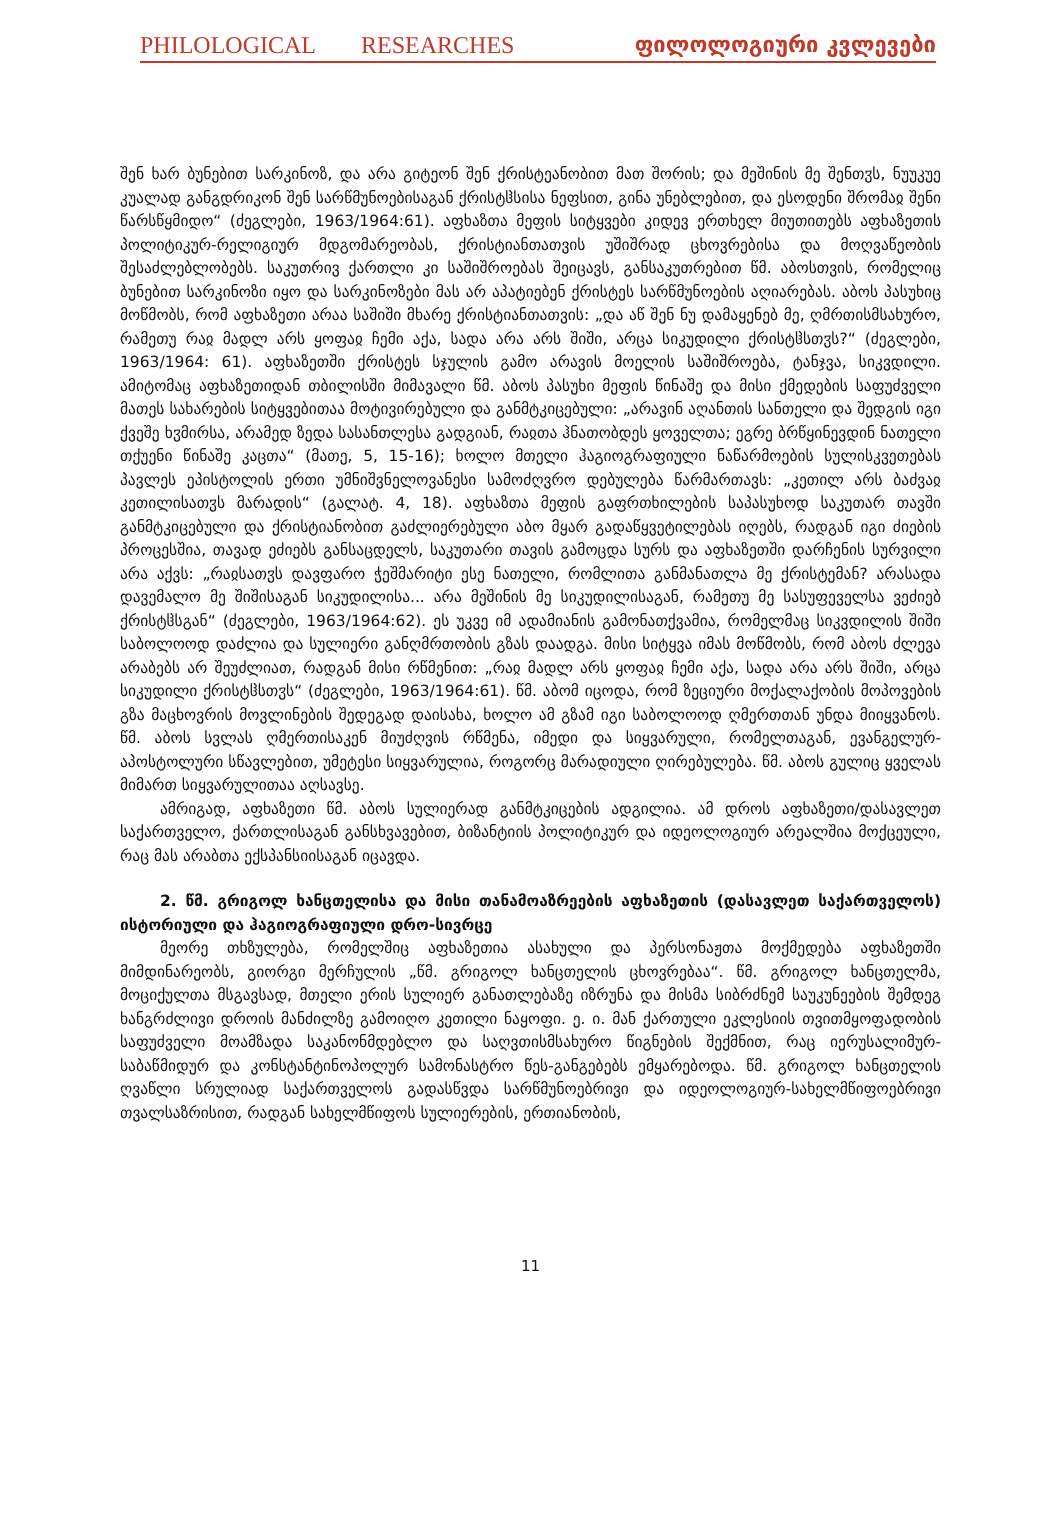PHILOLOGICAL RESEARCHES ფილოლოგიური კვლევები
შენ ხარ ბუნებით სარკინოზ, და არა გიტეონ შენ ქრისტეანობით მათ შორის; და მეშინის მე შენთჳს, ნუუკუე კუალად განგდრიკონ შენ სარწმუნოებისაგან ქრისტჱსისა ნეფსით, გინა უნებლებით, და ესოდენი შრომაჲ შენი წარსწყმიდო“ (ძეგლები, 1963/1964:61). აფხაზთა მეფის სიტყვები კიდევ ერთხელ მიუთითებს აფხაზეთის პოლიტიკურ-რელიგიურ მდგომარეობას, ქრისტიანთათვის უშიშრად ცხოვრებისა და მოღვაწეობის შესაძლებლობებს. საკუთრივ ქართლი კი საშიშროებას შეიცავს, განსაკუთრებით წმ. აბოსთვის, რომელიც ბუნებით სარკინოზი იყო და სარკინოზები მას არ აპატიებენ ქრისტეს სარწმუნოების აღიარებას. აბოს პასუხიც მოწმობს, რომ აფხაზეთი არაა საშიში მხარე ქრისტიანთათვის: „და აწ შენ ნუ დამაყენებ მე, ღმრთისმსახურო, რამეთუ რაჲ მადლ არს ყოფაჲ ჩემი აქა, სადა არა არს შიში, არცა სიკუდილი ქრისტჱსთჳს?“ (ძეგლები, 1963/1964: 61). აფხაზეთში ქრისტეს სჯულის გამო არავის მოელის საშიშროება, ტანჯვა, სიკვდილი. ამიტომაც აფხაზეთიდან თბილისში მიმავალი წმ. აბოს პასუხი მეფის წინაშე და მისი ქმედების საფუძველი მათეს სახარების სიტყვებითაა მოტივირებული და განმტკიცებული: „არავინ აღანთის სანთელი და შედგის იგი ქვეშე ხჳმირსა, არამედ ზედა სასანთლესა გადგიან, რაჲთა ჰნათობდეს ყოველთა; ეგრე ბრწყინევდინ ნათელი თქუენი წინაშე კაცთა“ (მათე, 5, 15-16); ხოლო მთელი ჰაგიოგრაფიული ნაწარმოების სულისკვეთებას პავლეს ეპისტოლის ერთი უმნიშვნელოვანესი სამოძღვრო დებულება წარმართავს: „კეთილ არს ბაძვაჲ კეთილისათჳს მარადის“ (გალატ. 4, 18). აფხაზთა მეფის გაფრთხილების საპასუხოდ საკუთარ თავში განმტკიცებული და ქრისტიანობით გაძლიერებული აბო მყარ გადაწყვეტილებას იღებს, რადგან იგი ძიების პროცესშია, თავად ეძიებს განსაცდელს, საკუთარი თავის გამოცდა სურს და აფხაზეთში დარჩენის სურვილი არა აქვს: „რაჲსათჳს დავფარო ჭეშმარიტი ესე ნათელი, რომლითა განმანათლა მე ქრისტემან? არასადა დავემალო მე შიშისაგან სიკუდილისა... არა მეშინის მე სიკუდილისაგან, რამეთუ მე სასუფეველსა ვეძიებ ქრისტჱსგან“ (ძეგლები, 1963/1964:62). ეს უკვე იმ ადამიანის გამონათქვამია, რომელმაც სიკვდილის შიში საბოლოოდ დაძლია და სულიერი განღმრთობის გზას დაადგა. მისი სიტყვა იმას მოწმობს, რომ აბოს ძლევა არაბებს არ შეუძლიათ, რადგან მისი რწმენით: „რაჲ მადლ არს ყოფაჲ ჩემი აქა, სადა არა არს შიში, არცა სიკუდილი ქრისტჱსთჳს“ (ძეგლები, 1963/1964:61). წმ. აბომ იცოდა, რომ ზეციური მოქალაქობის მოპოვების გზა მაცხოვრის მოვლინების შედეგად დაისახა, ხოლო ამ გზამ იგი საბოლოოდ ღმერთთან უნდა მიიყვანოს. წმ. აბოს სვლას ღმერთისაკენ მიუძღვის რწმენა, იმედი და სიყვარული, რომელთაგან, ევანგელურ-აპოსტოლური სწავლებით, უმეტესი სიყვარულია, როგორც მარადიული ღირებულება. წმ. აბოს გულიც ყველას მიმართ სიყვარულითაა აღსავსე.
ამრიგად, აფხაზეთი წმ. აბოს სულიერად განმტკიცების ადგილია. ამ დროს აფხაზეთი/დასავლეთ საქართველო, ქართლისაგან განსხვავებით, ბიზანტიის პოლიტიკურ და იდეოლოგიურ არეალშია მოქცეული, რაც მას არაბთა ექსპანსიისაგან იცავდა.
2. წმ. გრიგოლ ხანცთელისა და მისი თანამოაზრეების აფხაზეთის (დასავლეთ საქართველოს) ისტორიული და ჰაგიოგრაფიული დრო-სივრცე
მეორე თხზულება, რომელშიც აფხაზეთია ასახული და პერსონაჟთა მოქმედება აფხაზეთში მიმდინარეობს, გიორგი მერჩულის „წმ. გრიგოლ ხანცთელის ცხოვრებაა“. წმ. გრიგოლ ხანცთელმა, მოციქულთა მსგავსად, მთელი ერის სულიერ განათლებაზე იზრუნა და მისმა სიბრძნემ საუკუნეების შემდეგ ხანგრძლივი დროის მანძილზე გამოიღო კეთილი ნაყოფი. ე. ი. მან ქართული ეკლესიის თვითმყოფადობის საფუძველი მოამზადა საკანონმდებლო და საღვთისმსახურო წიგნების შექმნით, რაც იერუსალიმურ-საბაწმიდურ და კონსტანტინოპოლურ სამონასტრო წეს-განგებებს ემყარებოდა. წმ. გრიგოლ ხანცთელის ღვაწლი სრულიად საქართველოს გადასწვდა სარწმუნოებრივი და იდეოლოგიურ-სახელმწიფოებრივი თვალსაზრისით, რადგან სახელმწიფოს სულიერების, ერთიანობის,
11